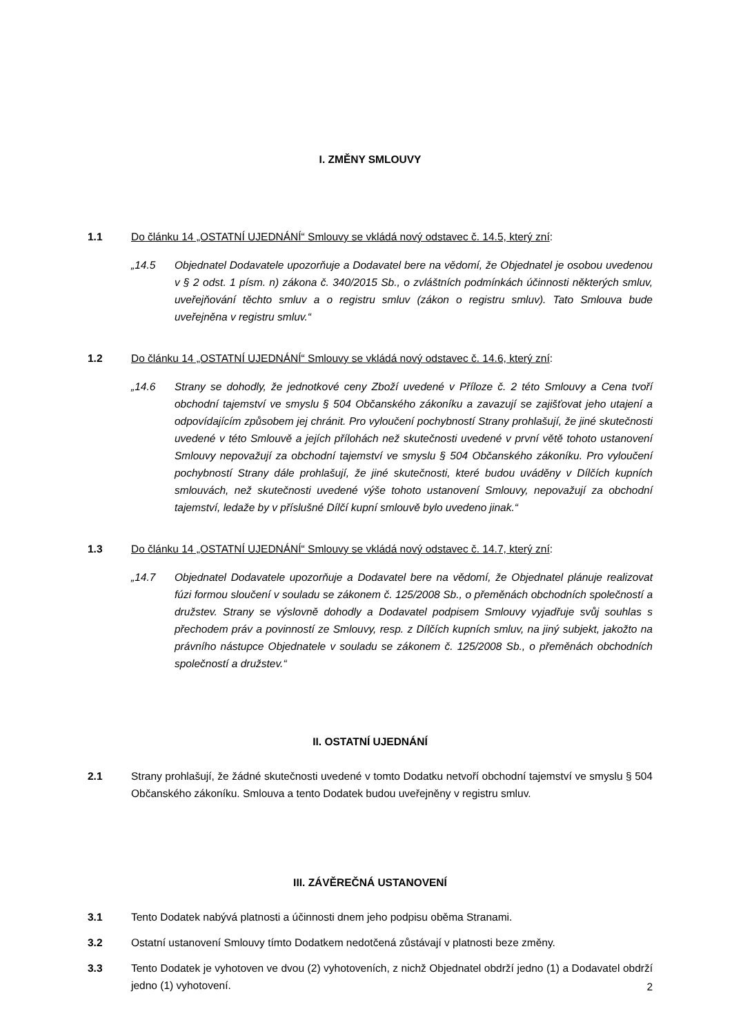I. ZMĚNY SMLOUVY
1.1 Do článku 14 „OSTATNÍ UJEDNÁNÍ“ Smlouvy se vkládá nový odstavec č. 14.5, který zní:
„14.5 Objednatel Dodavatele upozorňuje a Dodavatel bere na vědomí, že Objednatel je osobou uvedenou v § 2 odst. 1 písm. n) zákona č. 340/2015 Sb., o zvláštních podmínkách účinnosti některých smluv, uveřejňování těchto smluv a o registru smluv (zákon o registru smluv). Tato Smlouva bude uveřejněna v registru smluv.“
1.2 Do článku 14 „OSTATNÍ UJEDNÁNÍ“ Smlouvy se vkládá nový odstavec č. 14.6, který zní:
„14.6 Strany se dohodly, že jednotkové ceny Zboží uvedené v Příloze č. 2 této Smlouvy a Cena tvoří obchodní tajemství ve smyslu § 504 Občanského zákoníku a zavazují se zajišťovat jeho utajení a odpovídajícím způsobem jej chránit. Pro vyloučení pochybností Strany prohlašují, že jiné skutečnosti uvedené v této Smlouvě a jejích přílohách než skutečnosti uvedené v první větě tohoto ustanovení Smlouvy nepovažují za obchodní tajemství ve smyslu § 504 Občanského zákoníku. Pro vyloučení pochybností Strany dále prohlašují, že jiné skutečnosti, které budou uváděny v Dílčích kupních smlouvách, než skutečnosti uvedené výše tohoto ustanovení Smlouvy, nepovažují za obchodní tajemství, ledaže by v příslušné Dílčí kupní smlouvě bylo uvedeno jinak.“
1.3 Do článku 14 „OSTATNÍ UJEDNÁNÍ“ Smlouvy se vkládá nový odstavec č. 14.7, který zní:
„14.7 Objednatel Dodavatele upozorňuje a Dodavatel bere na vědomí, že Objednatel plánuje realizovat fúzi formou sloučení v souladu se zákonem č. 125/2008 Sb., o přeměnách obchodních společností a družstev. Strany se výslovně dohodly a Dodavatel podpisem Smlouvy vyjadřuje svůj souhlas s přechodem práv a povinností ze Smlouvy, resp. z Dílčích kupních smluv, na jiný subjekt, jakožto na právního nástupce Objednatele v souladu se zákonem č. 125/2008 Sb., o přeměnách obchodních společností a družstev.“
II. OSTATNÍ UJEDNÁNÍ
2.1 Strany prohlašují, že žádné skutečnosti uvedené v tomto Dodatku netvoří obchodní tajemství ve smyslu § 504 Občanského zákoníku. Smlouva a tento Dodatek budou uveřejněny v registru smluv.
III. ZÁVĚREČNÁ USTANOVENÍ
3.1 Tento Dodatek nabývá platnosti a účinnosti dnem jeho podpisu oběma Stranami.
3.2 Ostatní ustanovení Smlouvy tímto Dodatkem nedotčená zůstávají v platnosti beze změny.
3.3 Tento Dodatek je vyhotoven ve dvou (2) vyhotoveních, z nichž Objednatel obdrží jedno (1) a Dodavatel obdrží jedno (1) vyhotovení.
2